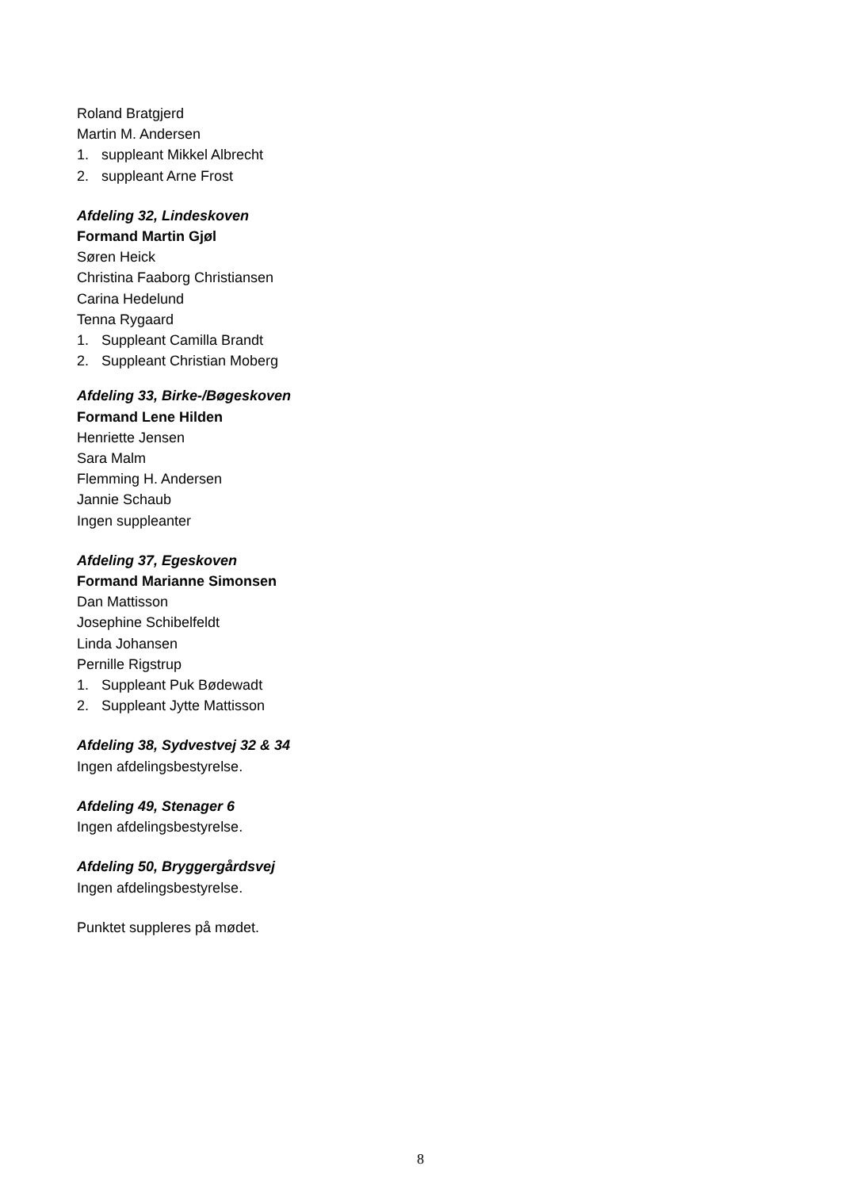Roland Bratgjerd
Martin M. Andersen
1. suppleant Mikkel Albrecht
2. suppleant Arne Frost
Afdeling 32, Lindeskoven
Formand Martin Gjøl
Søren Heick
Christina Faaborg Christiansen
Carina Hedelund
Tenna Rygaard
1. Suppleant Camilla Brandt
2. Suppleant Christian Moberg
Afdeling 33, Birke-/Bøgeskoven
Formand Lene Hilden
Henriette Jensen
Sara Malm
Flemming H. Andersen
Jannie Schaub
Ingen suppleanter
Afdeling 37, Egeskoven
Formand Marianne Simonsen
Dan Mattisson
Josephine Schibelfeldt
Linda Johansen
Pernille Rigstrup
1. Suppleant Puk Bødewadt
2. Suppleant Jytte Mattisson
Afdeling 38, Sydvestvej 32 & 34
Ingen afdelingsbestyrelse.
Afdeling 49, Stenager 6
Ingen afdelingsbestyrelse.
Afdeling 50, Bryggergårdsvej
Ingen afdelingsbestyrelse.
Punktet suppleres på mødet.
8